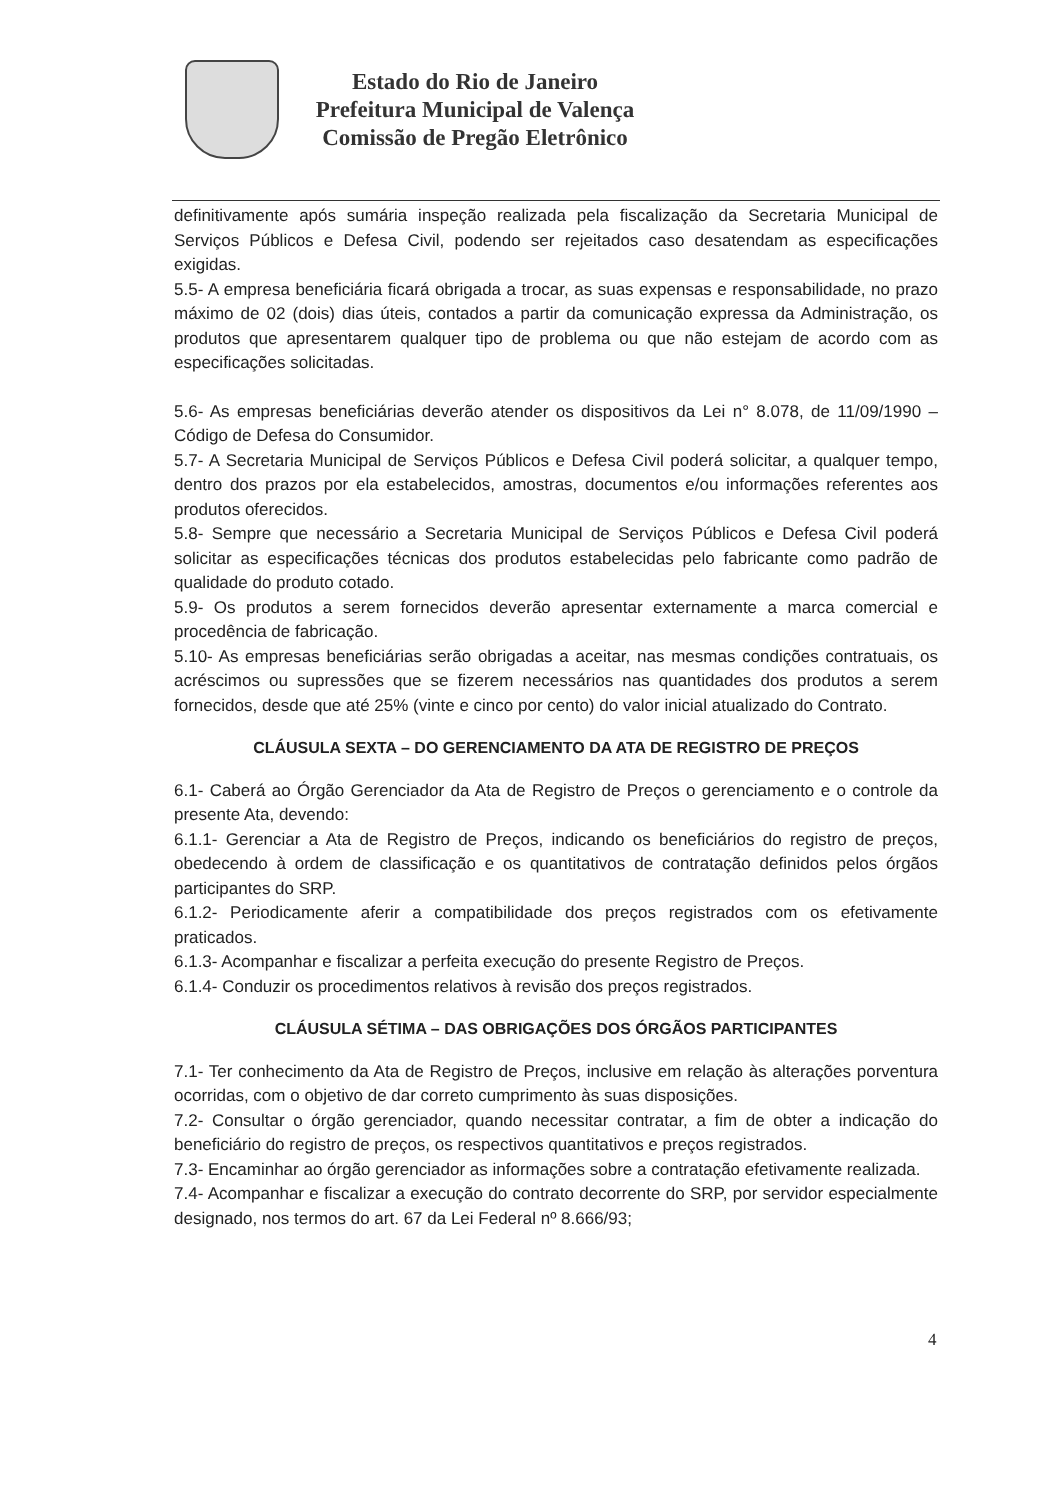Estado do Rio de Janeiro
Prefeitura Municipal de Valença
Comissão de Pregão Eletrônico
definitivamente após sumária inspeção realizada pela fiscalização da Secretaria Municipal de Serviços Públicos e Defesa Civil, podendo ser rejeitados caso desatendam as especificações exigidas.
5.5- A empresa beneficiária ficará obrigada a trocar, as suas expensas e responsabilidade, no prazo máximo de 02 (dois) dias úteis, contados a partir da comunicação expressa da Administração, os produtos que apresentarem qualquer tipo de problema ou que não estejam de acordo com as especificações solicitadas.
5.6- As empresas beneficiárias deverão atender os dispositivos da Lei n° 8.078, de 11/09/1990 – Código de Defesa do Consumidor.
5.7- A Secretaria Municipal de Serviços Públicos e Defesa Civil poderá solicitar, a qualquer tempo, dentro dos prazos por ela estabelecidos, amostras, documentos e/ou informações referentes aos produtos oferecidos.
5.8- Sempre que necessário a Secretaria Municipal de Serviços Públicos e Defesa Civil poderá solicitar as especificações técnicas dos produtos estabelecidas pelo fabricante como padrão de qualidade do produto cotado.
5.9- Os produtos a serem fornecidos deverão apresentar externamente a marca comercial e procedência de fabricação.
5.10- As empresas beneficiárias serão obrigadas a aceitar, nas mesmas condições contratuais, os acréscimos ou supressões que se fizerem necessários nas quantidades dos produtos a serem fornecidos, desde que até 25% (vinte e cinco por cento) do valor inicial atualizado do Contrato.
CLÁUSULA SEXTA – DO GERENCIAMENTO DA ATA DE REGISTRO DE PREÇOS
6.1- Caberá ao Órgão Gerenciador da Ata de Registro de Preços o gerenciamento e o controle da presente Ata, devendo:
6.1.1- Gerenciar a Ata de Registro de Preços, indicando os beneficiários do registro de preços, obedecendo à ordem de classificação e os quantitativos de contratação definidos pelos órgãos participantes do SRP.
6.1.2- Periodicamente aferir a compatibilidade dos preços registrados com os efetivamente praticados.
6.1.3- Acompanhar e fiscalizar a perfeita execução do presente Registro de Preços.
6.1.4- Conduzir os procedimentos relativos à revisão dos preços registrados.
CLÁUSULA SÉTIMA – DAS OBRIGAÇÕES DOS ÓRGÃOS PARTICIPANTES
7.1- Ter conhecimento da Ata de Registro de Preços, inclusive em relação às alterações porventura ocorridas, com o objetivo de dar correto cumprimento às suas disposições.
7.2- Consultar o órgão gerenciador, quando necessitar contratar, a fim de obter a indicação do beneficiário do registro de preços, os respectivos quantitativos e preços registrados.
7.3- Encaminhar ao órgão gerenciador as informações sobre a contratação efetivamente realizada.
7.4- Acompanhar e fiscalizar a execução do contrato decorrente do SRP, por servidor especialmente designado, nos termos do art. 67 da Lei Federal nº 8.666/93;
4